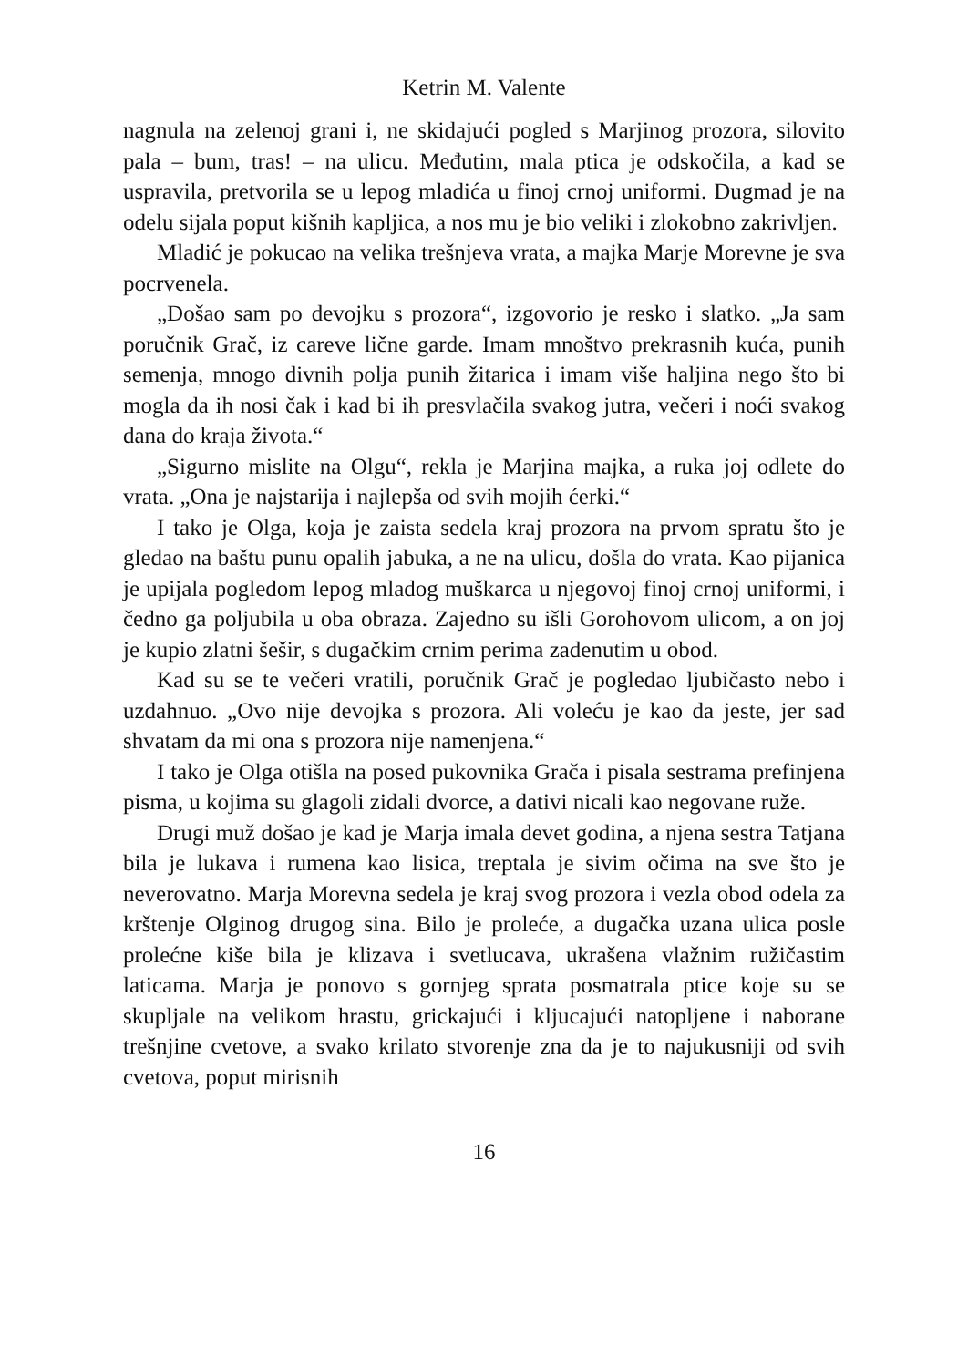Ketrin M. Valente
nagnula na zelenoj grani i, ne skidajući pogled s Marjinog prozora, silovito pala – bum, tras! – na ulicu. Međutim, mala ptica je odsko­čila, a kad se uspravila, pretvorila se u lepog mladića u finoj crnoj uniformi. Dugmad je na odelu sijala poput kišnih kapljica, a nos mu je bio veliki i zlokobno zakrivljen.
Mladić je pokucao na velika trešnjeva vrata, a majka Marje Mo­revne je sva pocrvenela.
„Došao sam po devojku s prozora“, izgovorio je resko i slatko. „Ja sam poručnik Grač, iz careve lične garde. Imam mnoštvo prekrasnih kuća, punih semenja, mnogo divnih polja punih žitarica i imam više haljina nego što bi mogla da ih nosi čak i kad bi ih presvlačila svakog jutra, večeri i noći svakog dana do kraja života.“
„Sigurno mislite na Olgu“, rekla je Marjina majka, a ruka joj odlete do vrata. „Ona je najstarija i najlepša od svih mojih ćerki.“
I tako je Olga, koja je zaista sedela kraj prozora na prvom spratu što je gledao na baštu punu opalih jabuka, a ne na ulicu, došla do vrata. Kao pijanica je upijala pogledom lepog mladog muškarca u njegovoj finoj crnoj uniformi, i čedno ga poljubila u oba obraza. Zajedno su išli Gorohovom ulicom, a on joj je kupio zlatni šešir, s dugačkim crnim perima zadenutim u obod.
Kad su se te večeri vratili, poručnik Grač je pogledao ljubičasto nebo i uzdahnuo. „Ovo nije devojka s prozora. Ali voleću je kao da jeste, jer sad shvatam da mi ona s prozora nije namenjena.“
I tako je Olga otišla na posed pukovnika Grača i pisala sestrama prefinjena pisma, u kojima su glagoli zidali dvorce, a dativi nicali kao negovane ruže.
Drugi muž došao je kad je Marja imala devet godina, a njena se­stra Tatjana bila je lukava i rumena kao lisica, treptala je sivim očima na sve što je neverovatno. Marja Morevna sedela je kraj svog prozora i vezla obod odela za krštenje Olginog drugog sina. Bilo je proleće, a dugačka uzana ulica posle prolećne kiše bila je klizava i svetlucava, ukrašena vlažnim ružičastim laticama. Marja je ponovo s gornjeg sprata posmatrala ptice koje su se skupljale na velikom hrastu, gric­kajući i kljucajući natopljene i naborane trešnjine cvetove, a svako kri­lato stvorenje zna da je to najukusniji od svih cvetova, poput mirisnih
16